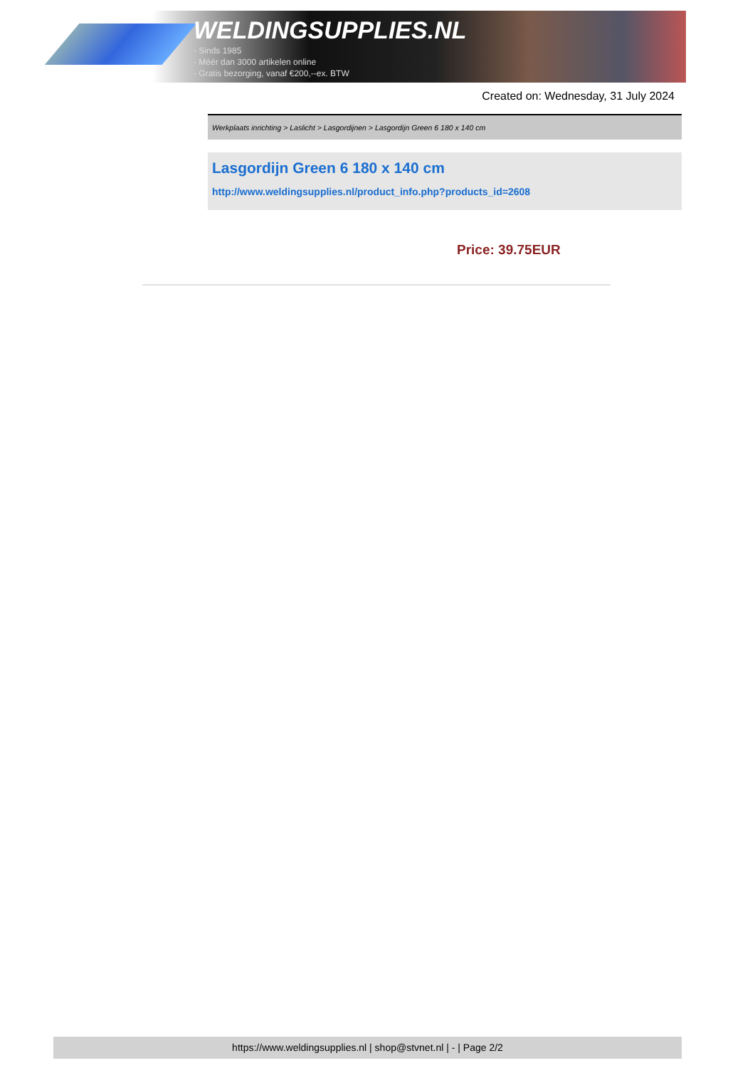WELDINGSUPPLIES.NL
- Sinds 1985
- Méér dan 3000 artikelen online
- Gratis bezorging, vanaf €200,--ex. BTW
Created on: Wednesday, 31 July 2024
Werkplaats inrichting > Laslicht > Lasgordijnen > Lasgordijn Green 6 180 x 140 cm
Lasgordijn Green 6 180 x 140 cm
http://www.weldingsupplies.nl/product_info.php?products_id=2608
Price: 39.75EUR
https://www.weldingsupplies.nl | shop@stvnet.nl | - | Page 2/2